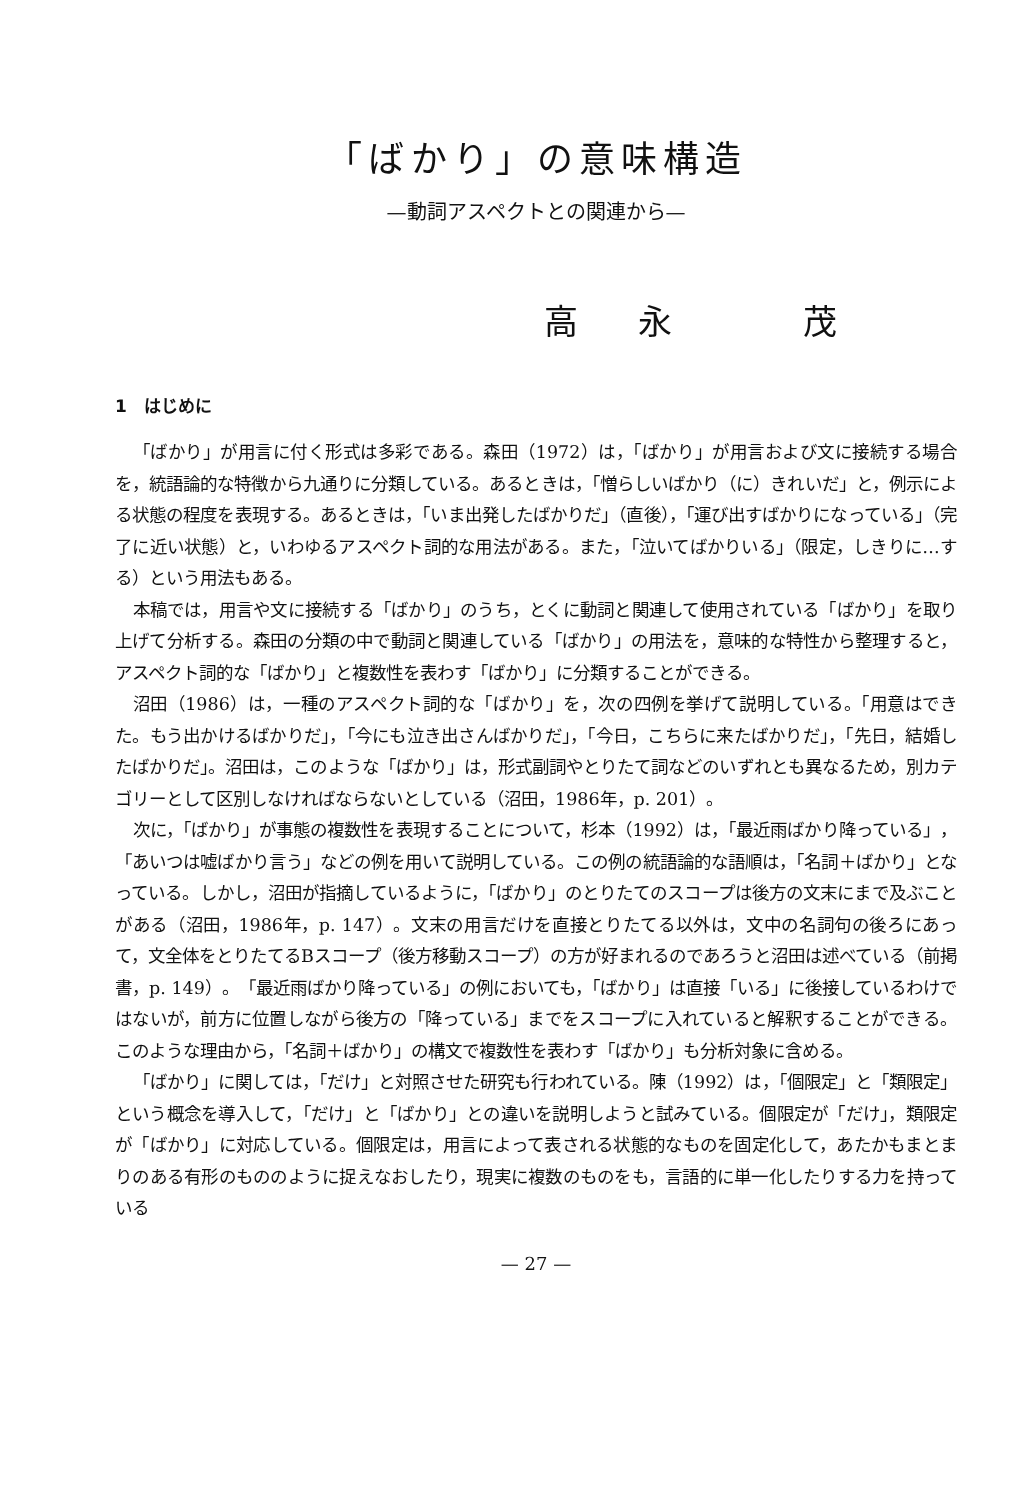「ばかり」の意味構造
—動詞アスペクトとの関連から—
高永 茂
1　はじめに
「ばかり」が用言に付く形式は多彩である。森田（1972）は，「ばかり」が用言および文に接続する場合を，統語論的な特徴から九通りに分類している。あるときは，「憎らしいばかり（に）きれいだ」と，例示による状態の程度を表現する。あるときは，「いま出発したばかりだ」（直後），「運び出すばかりになっている」（完了に近い状態）と，いわゆるアスペクト詞的な用法がある。また，「泣いてばかりいる」（限定，しきりに…する）という用法もある。
本稿では，用言や文に接続する「ばかり」のうち，とくに動詞と関連して使用されている「ばかり」を取り上げて分析する。森田の分類の中で動詞と関連している「ばかり」の用法を，意味的な特性から整理すると，アスペクト詞的な「ばかり」と複数性を表わす「ばかり」に分類することができる。
沼田（1986）は，一種のアスペクト詞的な「ばかり」を，次の四例を挙げて説明している。「用意はできた。もう出かけるばかりだ」，「今にも泣き出さんばかりだ」，「今日，こちらに来たばかりだ」，「先日，結婚したばかりだ」。沼田は，このような「ばかり」は，形式副詞やとりたて詞などのいずれとも異なるため，別カテゴリーとして区別しなければならないとしている（沼田，1986年，p. 201）。
次に，「ばかり」が事態の複数性を表現することについて，杉本（1992）は，「最近雨ばかり降っている」，「あいつは嘘ばかり言う」などの例を用いて説明している。この例の統語論的な語順は，「名詞＋ばかり」となっている。しかし，沼田が指摘しているように，「ばかり」のとりたてのスコープは後方の文末にまで及ぶことがある（沼田，1986年，p. 147）。文末の用言だけを直接とりたてる以外は，文中の名詞句の後ろにあって，文全体をとりたてるBスコープ（後方移動スコープ）の方が好まれるのであろうと沼田は述べている（前掲書，p. 149）。「最近雨ばかり降っている」の例においても，「ばかり」は直接「いる」に後接しているわけではないが，前方に位置しながら後方の「降っている」までをスコープに入れていると解釈することができる。このような理由から，「名詞＋ばかり」の構文で複数性を表わす「ばかり」も分析対象に含める。
「ばかり」に関しては，「だけ」と対照させた研究も行われている。陳（1992）は，「個限定」と「類限定」という概念を導入して，「だけ」と「ばかり」との違いを説明しようと試みている。個限定が「だけ」，類限定が「ばかり」に対応している。個限定は，用言によって表される状態的なものを固定化して，あたかもまとまりのある有形のもののように捉えなおしたり，現実に複数のものをも，言語的に単一化したりする力を持っている
— 27 —